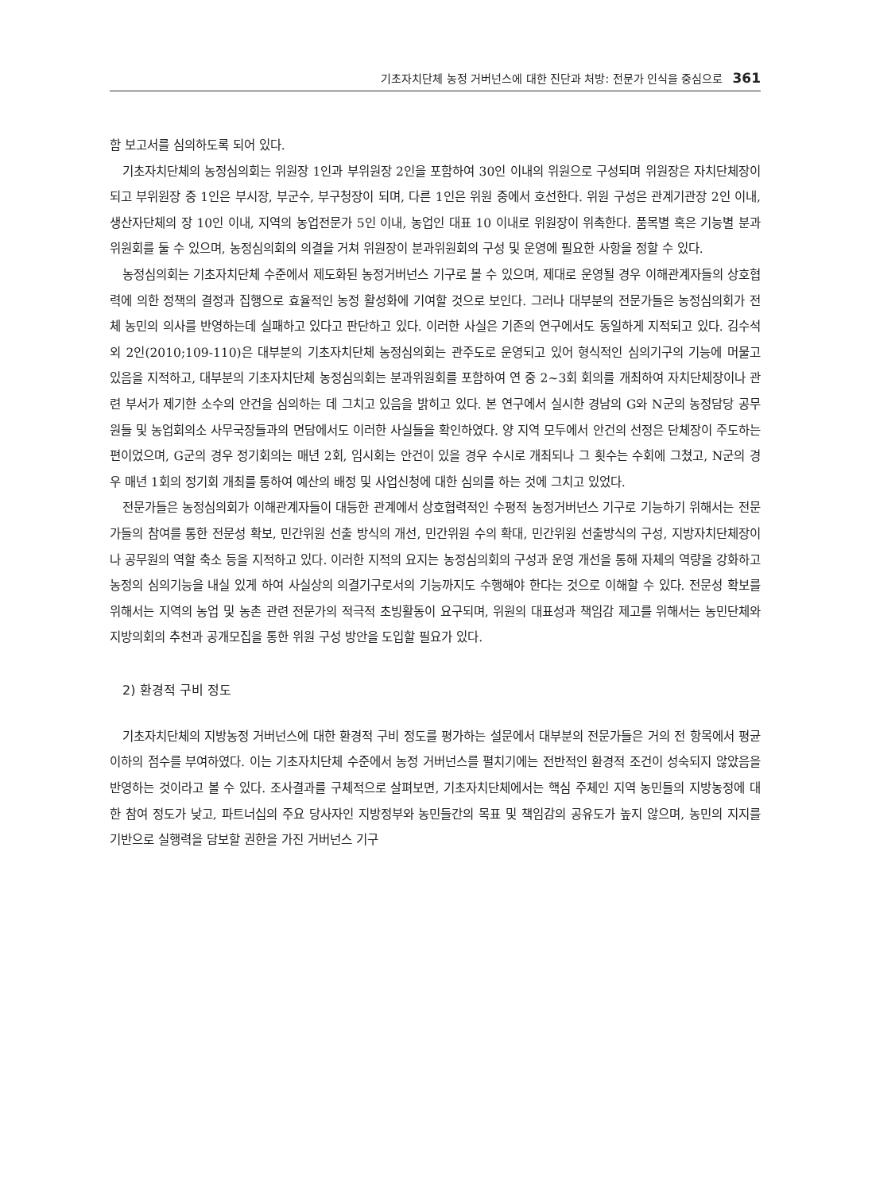기초자치단체 농정 거버넌스에 대한 진단과 처방: 전문가 인식을 중심으로 361
함 보고서를 심의하도록 되어 있다.
기초자치단체의 농정심의회는 위원장 1인과 부위원장 2인을 포함하여 30인 이내의 위원으로 구성되며 위원장은 자치단체장이 되고 부위원장 중 1인은 부시장, 부군수, 부구청장이 되며, 다른 1인은 위원 중에서 호선한다. 위원 구성은 관계기관장 2인 이내, 생산자단체의 장 10인 이내, 지역의 농업전문가 5인 이내, 농업인 대표 10 이내로 위원장이 위촉한다. 품목별 혹은 기능별 분과위원회를 둘 수 있으며, 농정심의회의 의결을 거쳐 위원장이 분과위원회의 구성 및 운영에 필요한 사항을 정할 수 있다.
농정심의회는 기초자치단체 수준에서 제도화된 농정거버넌스 기구로 볼 수 있으며, 제대로 운영될 경우 이해관계자들의 상호협력에 의한 정책의 결정과 집행으로 효율적인 농정 활성화에 기여할 것으로 보인다. 그러나 대부분의 전문가들은 농정심의회가 전체 농민의 의사를 반영하는데 실패하고 있다고 판단하고 있다. 이러한 사실은 기존의 연구에서도 동일하게 지적되고 있다. 김수석 외 2인(2010;109-110)은 대부분의 기초자치단체 농정심의회는 관주도로 운영되고 있어 형식적인 심의기구의 기능에 머물고 있음을 지적하고, 대부분의 기초자치단체 농정심의회는 분과위원회를 포함하여 연 중 2~3회 회의를 개최하여 자치단체장이나 관련 부서가 제기한 소수의 안건을 심의하는 데 그치고 있음을 밝히고 있다. 본 연구에서 실시한 경남의 G와 N군의 농정담당 공무원들 및 농업회의소 사무국장들과의 면담에서도 이러한 사실들을 확인하였다. 양 지역 모두에서 안건의 선정은 단체장이 주도하는 편이었으며, G군의 경우 정기회의는 매년 2회, 임시회는 안건이 있을 경우 수시로 개최되나 그 횟수는 수회에 그쳤고, N군의 경우 매년 1회의 정기회 개최를 통하여 예산의 배정 및 사업신청에 대한 심의를 하는 것에 그치고 있었다.
전문가들은 농정심의회가 이해관계자들이 대등한 관계에서 상호협력적인 수평적 농정거버넌스 기구로 기능하기 위해서는 전문가들의 참여를 통한 전문성 확보, 민간위원 선출 방식의 개선, 민간위원 수의 확대, 민간위원 선출방식의 구성, 지방자치단체장이나 공무원의 역할 축소 등을 지적하고 있다. 이러한 지적의 요지는 농정심의회의 구성과 운영 개선을 통해 자체의 역량을 강화하고 농정의 심의기능을 내실 있게 하여 사실상의 의결기구로서의 기능까지도 수행해야 한다는 것으로 이해할 수 있다. 전문성 확보를 위해서는 지역의 농업 및 농촌 관련 전문가의 적극적 초빙활동이 요구되며, 위원의 대표성과 책임감 제고를 위해서는 농민단체와 지방의회의 추천과 공개모집을 통한 위원 구성 방안을 도입할 필요가 있다.
2) 환경적 구비 정도
기초자치단체의 지방농정 거버넌스에 대한 환경적 구비 정도를 평가하는 설문에서 대부분의 전문가들은 거의 전 항목에서 평균 이하의 점수를 부여하였다. 이는 기초자치단체 수준에서 농정 거버넌스를 펼치기에는 전반적인 환경적 조건이 성숙되지 않았음을 반영하는 것이라고 볼 수 있다. 조사결과를 구체적으로 살펴보면, 기초자치단체에서는 핵심 주체인 지역 농민들의 지방농정에 대한 참여 정도가 낮고, 파트너십의 주요 당사자인 지방정부와 농민들간의 목표 및 책임감의 공유도가 높지 않으며, 농민의 지지를 기반으로 실행력을 담보할 권한을 가진 거버넌스 기구